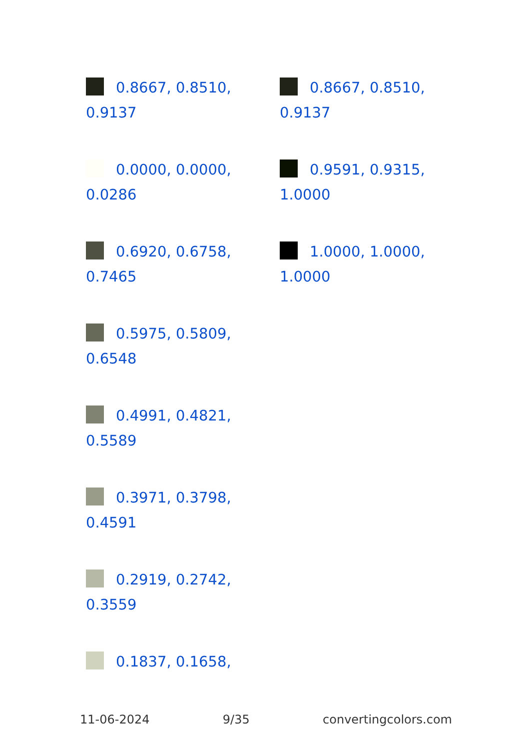0.8667, 0.8510, 0.9137
0.0000, 0.0000, 0.0286
0.6920, 0.6758, 0.7465
0.5975, 0.5809, 0.6548
0.4991, 0.4821, 0.5589
0.3971, 0.3798, 0.4591
0.2919, 0.2742, 0.3559
0.1837, 0.1658,
0.8667, 0.8510, 0.9137
0.9591, 0.9315, 1.0000
1.0000, 1.0000, 1.0000
11-06-2024 9/35 convertingcolors.com